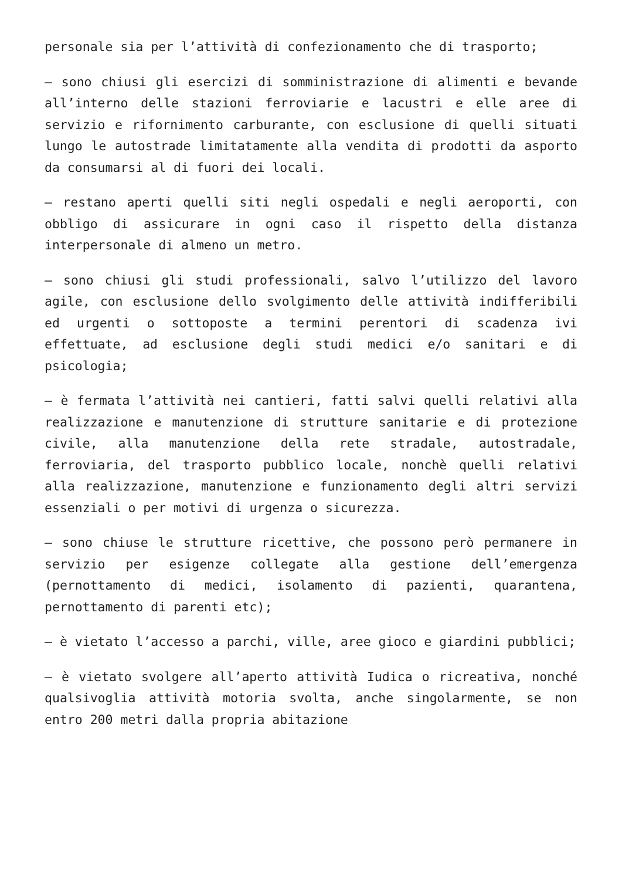personale sia per l’attività di confezionamento che di trasporto;
– sono chiusi gli esercizi di somministrazione di alimenti e bevande all’interno delle stazioni ferroviarie e lacustri e elle aree di servizio e rifornimento carburante, con esclusione di quelli situati lungo le autostrade limitatamente alla vendita di prodotti da asporto da consumarsi al di fuori dei locali.
– restano aperti quelli siti negli ospedali e negli aeroporti, con obbligo di assicurare in ogni caso il rispetto della distanza interpersonale di almeno un metro.
– sono chiusi gli studi professionali, salvo l’utilizzo del lavoro agile, con esclusione dello svolgimento delle attività indifferibili ed urgenti o sottoposte a termini perentori di scadenza ivi effettuate, ad esclusione degli studi medici e/o sanitari e di psicologia;
– è fermata l’attività nei cantieri, fatti salvi quelli relativi alla realizzazione e manutenzione di strutture sanitarie e di protezione civile, alla manutenzione della rete stradale, autostradale, ferroviaria, del trasporto pubblico locale, nonchè quelli relativi alla realizzazione, manutenzione e funzionamento degli altri servizi essenziali o per motivi di urgenza o sicurezza.
– sono chiuse le strutture ricettive, che possono però permanere in servizio per esigenze collegate alla gestione dell’emergenza (pernottamento di medici, isolamento di pazienti, quarantena, pernottamento di parenti etc);
– è vietato l’accesso a parchi, ville, aree gioco e giardini pubblici;
– è vietato svolgere all’aperto attività Iudica o ricreativa, nonché qualsivoglia attività motoria svolta, anche singolarmente, se non entro 200 metri dalla propria abitazione